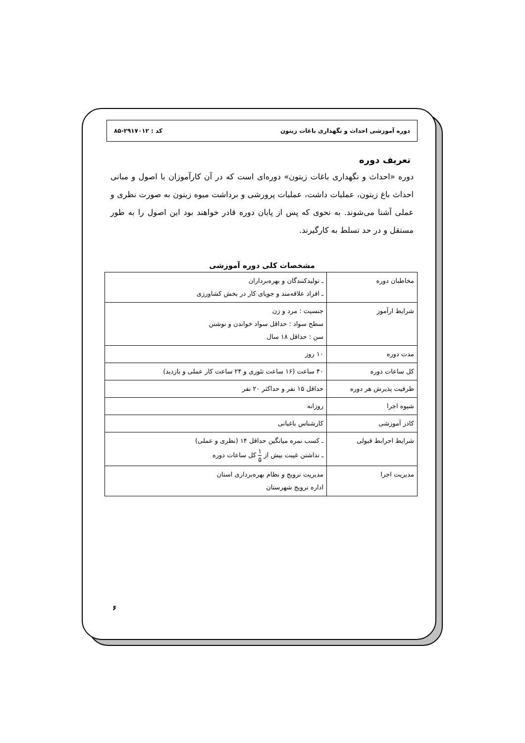دوره آموزشی احداث و نگهداری باغات زیتون کد : ۲۹۱۷۰۱۲-۸۵
تعریف دوره
دوره «احداث و نگهداری باغات زیتون» دوره‌ای است که در آن کارآموزان با اصول و مبانی احداث باغ زیتون، عملیات داشت، عملیات پرورشی و برداشت میوه زیتون به صورت نظری و عملی آشنا می‌شوند. به نحوی که پس از پایان دوره قادر خواهند بود این اصول را به طور مستقل و در حد تسلط به کارگیرند.
مشخصات کلی دوره آموزشی
| مخاطبان دوره | ـ تولیدکنندگان و بهره‌برداران ـ افراد علاقه‌مند و جویای کار در بخش کشاورزی |
| شرایط ارآموز | جنسیت : مرد و زن سطح سواد : حداقل سواد خواندن و نوشتن سن : حداقل ۱۸ سال |
| مدت دوره | ۱۰ روز |
| کل ساعات دوره | ۴۰ ساعت (۱۶ ساعت تئوری و ۲۴ ساعت کار عملی و بازدید) |
| ظرفیت پذیرش هر دوره | حداقل ۱۵ نفر و حداکثر ۲۰ نفر |
| شیوه اجرا | روزانه |
| کادر آموزشی | کارشناس باغبانی |
| شرایط احرابط قبولی | ـ کسب نمره میانگین حداقل ۱۴ (نظری و عملی) ـ نداشتن غیبت بیش از ۱ ۵ کل ساعات دوره |
| مدیریت اجرا | مدیریت ترویج و نظام بهره‌برداری استان اداره ترویج شهرستان |
۶